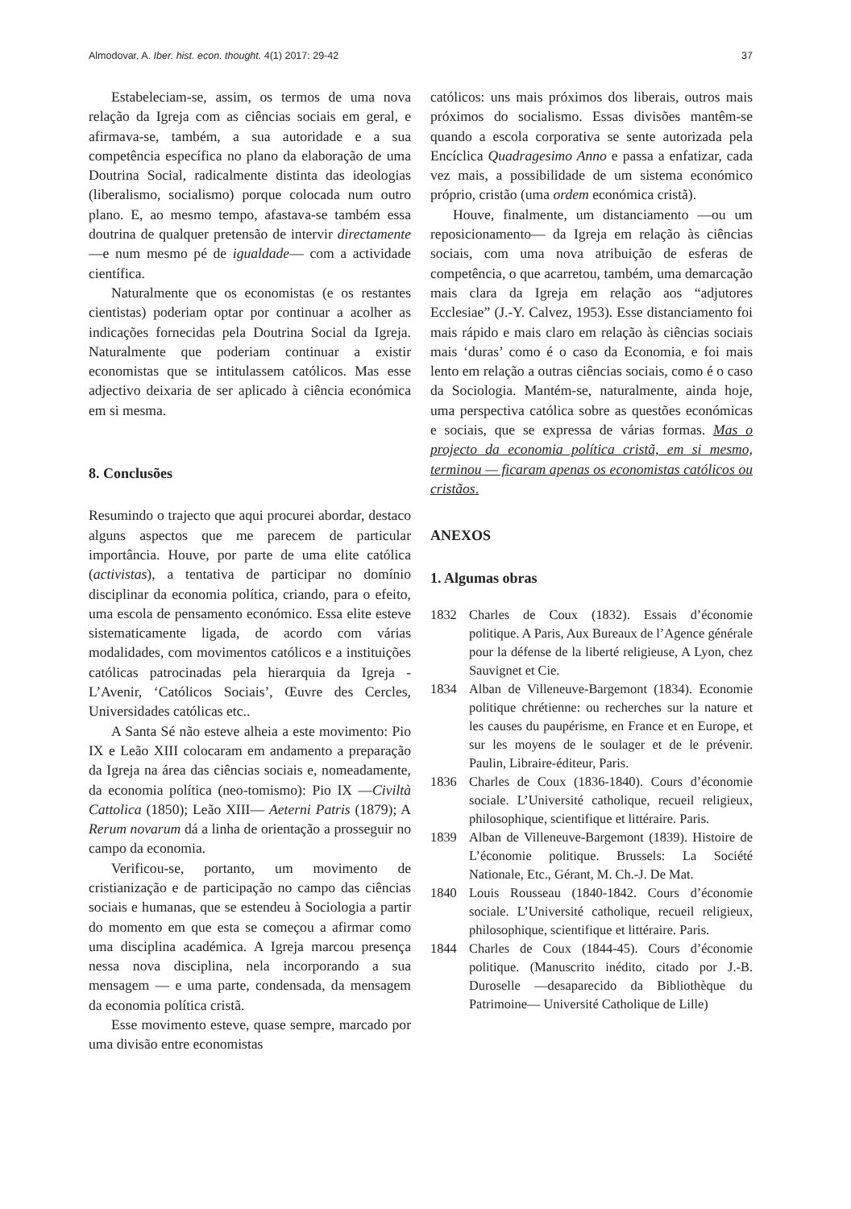Almodovar, A. Iber. hist. econ. thought. 4(1) 2017: 29-42 37
Estabeleciam-se, assim, os termos de uma nova relação da Igreja com as ciências sociais em geral, e afirmava-se, também, a sua autoridade e a sua competência específica no plano da elaboração de uma Doutrina Social, radicalmente distinta das ideologias (liberalismo, socialismo) porque colocada num outro plano. E, ao mesmo tempo, afastava-se também essa doutrina de qualquer pretensão de intervir directamente —e num mesmo pé de igualdade— com a actividade científica.
Naturalmente que os economistas (e os restantes cientistas) poderiam optar por continuar a acolher as indicações fornecidas pela Doutrina Social da Igreja. Naturalmente que poderiam continuar a existir economistas que se intitulassem católicos. Mas esse adjectivo deixaria de ser aplicado à ciência económica em si mesma.
8. Conclusões
Resumindo o trajecto que aqui procurei abordar, destaco alguns aspectos que me parecem de particular importância. Houve, por parte de uma elite católica (activistas), a tentativa de participar no domínio disciplinar da economia política, criando, para o efeito, uma escola de pensamento económico. Essa elite esteve sistematicamente ligada, de acordo com várias modalidades, com movimentos católicos e a instituições católicas patrocinadas pela hierarquia da Igreja - L’Avenir, ‘Católicos Sociais’, Œuvre des Cercles, Universidades católicas etc..
A Santa Sé não esteve alheia a este movimento: Pio IX e Leão XIII colocaram em andamento a preparação da Igreja na área das ciências sociais e, nomeadamente, da economia política (neo-tomismo): Pio IX —Civiltà Cattolica (1850); Leão XIII— Aeterni Patris (1879); A Rerum novarum dá a linha de orientação a prosseguir no campo da economia.
Verificou-se, portanto, um movimento de cristianização e de participação no campo das ciências sociais e humanas, que se estendeu à Sociologia a partir do momento em que esta se começou a afirmar como uma disciplina académica. A Igreja marcou presença nessa nova disciplina, nela incorporando a sua mensagem — e uma parte, condensada, da mensagem da economia política cristã.
Esse movimento esteve, quase sempre, marcado por uma divisão entre economistas
católicos: uns mais próximos dos liberais, outros mais próximos do socialismo. Essas divisões mantêm-se quando a escola corporativa se sente autorizada pela Encíclica Quadragesimo Anno e passa a enfatizar, cada vez mais, a possibilidade de um sistema económico próprio, cristão (uma ordem económica cristã).
Houve, finalmente, um distanciamento —ou um reposicionamento— da Igreja em relação às ciências sociais, com uma nova atribuição de esferas de competência, o que acarretou, também, uma demarcação mais clara da Igreja em relação aos “adjutores Ecclesiae” (J.-Y. Calvez, 1953). Esse distanciamento foi mais rápido e mais claro em relação às ciências sociais mais ‘duras’ como é o caso da Economia, e foi mais lento em relação a outras ciências sociais, como é o caso da Sociologia. Mantém-se, naturalmente, ainda hoje, uma perspectiva católica sobre as questões económicas e sociais, que se expressa de várias formas. Mas o projecto da economia política cristã, em si mesmo, terminou — ficaram apenas os economistas católicos ou cristãos.
ANEXOS
1. Algumas obras
1832 Charles de Coux (1832). Essais d’économie politique. A Paris, Aux Bureaux de l’Agence générale pour la défense de la liberté religieuse, A Lyon, chez Sauvignet et Cie.
1834 Alban de Villeneuve-Bargemont (1834). Economie politique chrétienne: ou recherches sur la nature et les causes du paupérisme, en France et en Europe, et sur les moyens de le soulager et de le prévenir. Paulin, Libraire-éditeur, Paris.
1836 Charles de Coux (1836-1840). Cours d’économie sociale. L’Université catholique, recueil religieux, philosophique, scientifique et littéraire. Paris.
1839 Alban de Villeneuve-Bargemont (1839). Histoire de L’économie politique. Brussels: La Société Nationale, Etc., Gérant, M. Ch.-J. De Mat.
1840 Louis Rousseau (1840-1842. Cours d’économie sociale. L’Université catholique, recueil religieux, philosophique, scientifique et littéraire. Paris.
1844 Charles de Coux (1844-45). Cours d’économie politique. (Manuscrito inédito, citado por J.-B. Duroselle —desaparecido da Bibliothèque du Patrimoine— Université Catholique de Lille)